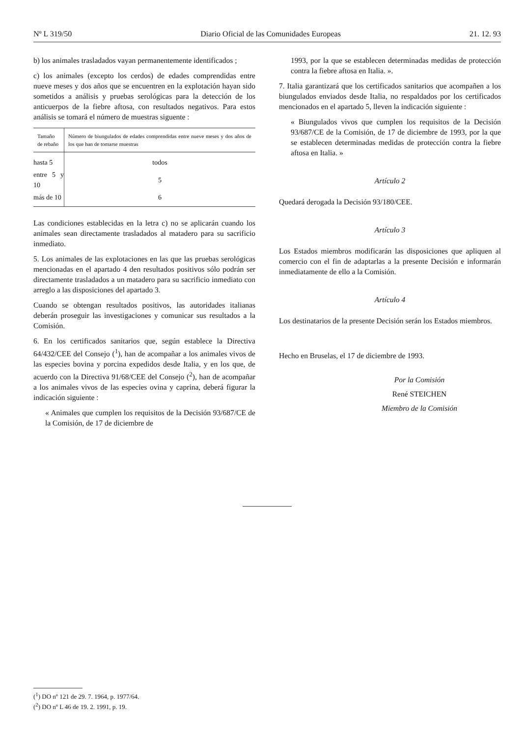Nº L 319/50 Diario Oficial de las Comunidades Europeas 21. 12. 93
b) los animales trasladados vayan permanentemente identificados ;
c) los animales (excepto los cerdos) de edades comprendidas entre nueve meses y dos años que se encuentren en la explotación hayan sido sometidos a análisis y pruebas serológicas para la detección de los anticuerpos de la fiebre aftosa, con resultados negativos. Para estos análisis se tomará el número de muestras siguente :
| Tamaño de rebaño | Número de biungulados de edades comprendidas entre nueve meses y dos años de los que han de tomarse muestras |
| --- | --- |
| hasta 5 | todos |
| entre 5 y 10 | 5 |
| más de 10 | 6 |
Las condiciones establecidas en la letra c) no se aplicarán cuando los animales sean directamente trasladados al matadero para su sacrificio inmediato.
5. Los animales de las explotaciones en las que las pruebas serológicas mencionadas en el apartado 4 den resultados positivos sólo podrán ser directamente trasladados a un matadero para su sacrificio inmediato con arreglo a las disposiciones del apartado 3.
Cuando se obtengan resultados positivos, las autoridades italianas deberán proseguir las investigaciones y comunicar sus resultados a la Comisión.
6. En los certificados sanitarios que, según establece la Directiva 64/432/CEE del Consejo (<sup>1</sup>), han de acompañar a los animales vivos de las especies bovina y porcina expedidos desde Italia, y en los que, de acuerdo con la Directiva 91/68/CEE del Consejo (<sup>2</sup>), han de acompañar a los animales vivos de las especies ovina y caprina, deberá figurar la indicación siguiente :
« Animales que cumplen los requisitos de la Decisión 93/687/CE de la Comisión, de 17 de diciembre de
1993, por la que se establecen determinadas medidas de protección contra la fiebre aftosa en Italia. ».
7. Italia garantizará que los certificados sanitarios que acompañen a los biungulados enviados desde Italia, no respaldados por los certificados mencionados en el apartado 5, lleven la indicación siguiente :
« Biungulados vivos que cumplen los requisitos de la Decisión 93/687/CE de la Comisión, de 17 de diciembre de 1993, por la que se establecen determinadas medidas de protección contra la fiebre aftosa en Italia. »
Artículo 2
Quedará derogada la Decisión 93/180/CEE.
Artículo 3
Los Estados miembros modificarán las disposiciones que apliquen al comercio con el fin de adaptarlas a la presente Decisión e informarán inmediatamente de ello a la Comisión.
Artículo 4
Los destinatarios de la presente Decisión serán los Estados miembros.
Hecho en Bruselas, el 17 de diciembre de 1993.
Por la Comisión
René STEICHEN
Miembro de la Comisión
(<sup>1</sup>) DO nº 121 de 29. 7. 1964, p. 1977/64.
(<sup>2</sup>) DO nº L 46 de 19. 2. 1991, p. 19.